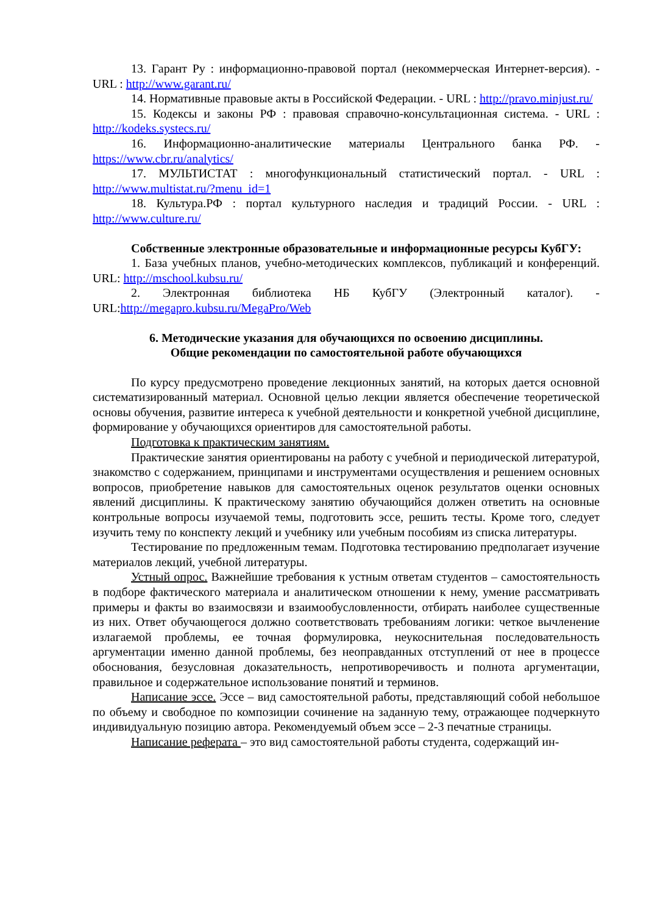13. Гарант Ру : информационно-правовой портал (некоммерческая Интернет-версия). - URL : http://www.garant.ru/
14. Нормативные правовые акты в Российской Федерации. - URL : http://pravo.minjust.ru/
15. Кодексы и законы РФ : правовая справочно-консультационная система. - URL : http://kodeks.systecs.ru/
16. Информационно-аналитические материалы Центрального банка РФ. - https://www.cbr.ru/analytics/
17. МУЛЬТИСТАТ : многофункциональный статистический портал. - URL : http://www.multistat.ru/?menu_id=1
18. Культура.РФ : портал культурного наследия и традиций России. - URL : http://www.culture.ru/
Собственные электронные образовательные и информационные ресурсы КубГУ:
1. База учебных планов, учебно-методических комплексов, публикаций и конференций. URL: http://mschool.kubsu.ru/
2. Электронная библиотека НБ КубГУ (Электронный каталог). - URL:http://megapro.kubsu.ru/MegaPro/Web
6. Методические указания для обучающихся по освоению дисциплины.
Общие рекомендации по самостоятельной работе обучающихся
По курсу предусмотрено проведение лекционных занятий, на которых дается основной систематизированный материал. Основной целью лекции является обеспечение теоретической основы обучения, развитие интереса к учебной деятельности и конкретной учебной дисциплине, формирование у обучающихся ориентиров для самостоятельной работы.
Подготовка к практическим занятиям.
Практические занятия ориентированы на работу с учебной и периодической литературой, знакомство с содержанием, принципами и инструментами осуществления и решением основных вопросов, приобретение навыков для самостоятельных оценок результатов оценки основных явлений дисциплины. К практическому занятию обучающийся должен ответить на основные контрольные вопросы изучаемой темы, подготовить эссе, решить тесты. Кроме того, следует изучить тему по конспекту лекций и учебнику или учебным пособиям из списка литературы.
Тестирование по предложенным темам. Подготовка тестированию предполагает изучение материалов лекций, учебной литературы.
Устный опрос. Важнейшие требования к устным ответам студентов – самостоятельность в подборе фактического материала и аналитическом отношении к нему, умение рассматривать примеры и факты во взаимосвязи и взаимообусловленности, отбирать наиболее существенные из них. Ответ обучающегося должно соответствовать требованиям логики: четкое вычленение излагаемой проблемы, ее точная формулировка, неукоснительная последовательность аргументации именно данной проблемы, без неоправданных отступлений от нее в процессе обоснования, безусловная доказательность, непротиворечивость и полнота аргументации, правильное и содержательное использование понятий и терминов.
Написание эссе. Эссе – вид самостоятельной работы, представляющий собой небольшое по объему и свободное по композиции сочинение на заданную тему, отражающее подчеркнуто индивидуальную позицию автора. Рекомендуемый объем эссе – 2-3 печатные страницы.
Написание реферата – это вид самостоятельной работы студента, содержащий ин-